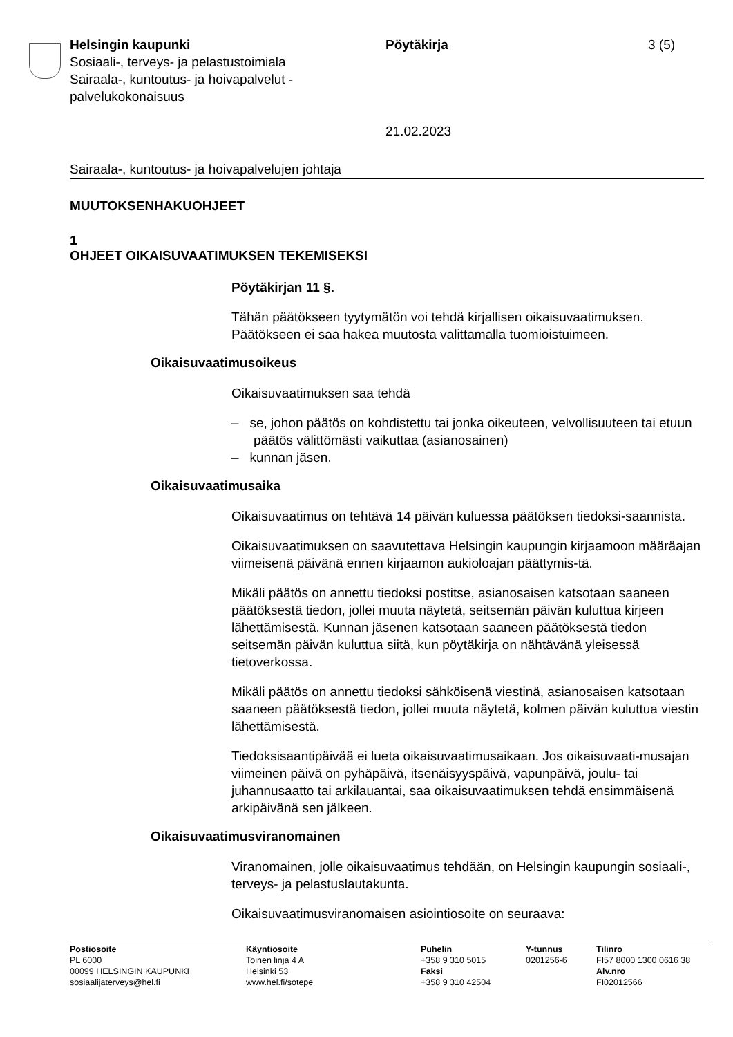Helsingin kaupunki
Sosiaali-, terveys- ja pelastustoimiala
Sairaala-, kuntoutus- ja hoivapalvelut -
palvelukokonaisuus
Pöytäkirja
21.02.2023
3 (5)
Sairaala-, kuntoutus- ja hoivapalvelujen johtaja
MUUTOKSENHAKUOHJEET
1
OHJEET OIKAISUVAATIMUKSEN TEKEMISEKSI
Pöytäkirjan 11 §.
Tähän päätökseen tyytymätön voi tehdä kirjallisen oikaisuvaatimuksen. Päätökseen ei saa hakea muutosta valittamalla tuomioistuimeen.
Oikaisuvaatimusoikeus
Oikaisuvaatimuksen saa tehdä
– se, johon päätös on kohdistettu tai jonka oikeuteen, velvollisuuteen tai etuun päätös välittömästi vaikuttaa (asianosainen)
– kunnan jäsen.
Oikaisuvaatimusaika
Oikaisuvaatimus on tehtävä 14 päivän kuluessa päätöksen tiedoksi-saannista.
Oikaisuvaatimuksen on saavutettava Helsingin kaupungin kirjaamoon määräajan viimeisenä päivänä ennen kirjaamon aukioloajan päättymis-tä.
Mikäli päätös on annettu tiedoksi postitse, asianosaisen katsotaan saaneen päätöksestä tiedon, jollei muuta näytetä, seitsemän päivän kuluttua kirjeen lähettämisestä. Kunnan jäsenen katsotaan saaneen päätöksestä tiedon seitsemän päivän kuluttua siitä, kun pöytäkirja on nähtävänä yleisessä tietoverkossa.
Mikäli päätös on annettu tiedoksi sähköisenä viestinä, asianosaisen katsotaan saaneen päätöksestä tiedon, jollei muuta näytetä, kolmen päivän kuluttua viestin lähettämisestä.
Tiedoksisaantipäivää ei lueta oikaisuvaatimusaikaan. Jos oikaisuvaati-musajan viimeinen päivä on pyhäpäivä, itsenäisyyspäivä, vapunpäivä, joulu- tai juhannusaatto tai arkilauantai, saa oikaisuvaatimuksen tehdä ensimmäisenä arkipäivänä sen jälkeen.
Oikaisuvaatimusviranomainen
Viranomainen, jolle oikaisuvaatimus tehdään, on Helsingin kaupungin sosiaali-, terveys- ja pelastuslautakunta.
Oikaisuvaatimusviranomaisen asiointiosoite on seuraava:
Postiosoite
PL 6000
00099 HELSINGIN KAUPUNKI
sosiaalijaterveys@hel.fi
Käyntiosoite
Toinen linja 4 A
Helsinki 53
www.hel.fi/sotepe
Puhelin
+358 9 310 5015
Faksi
+358 9 310 42504
Y-tunnus
0201256-6
Tilinro
FI57 8000 1300 0616 38
Alv.nro
FI02012566